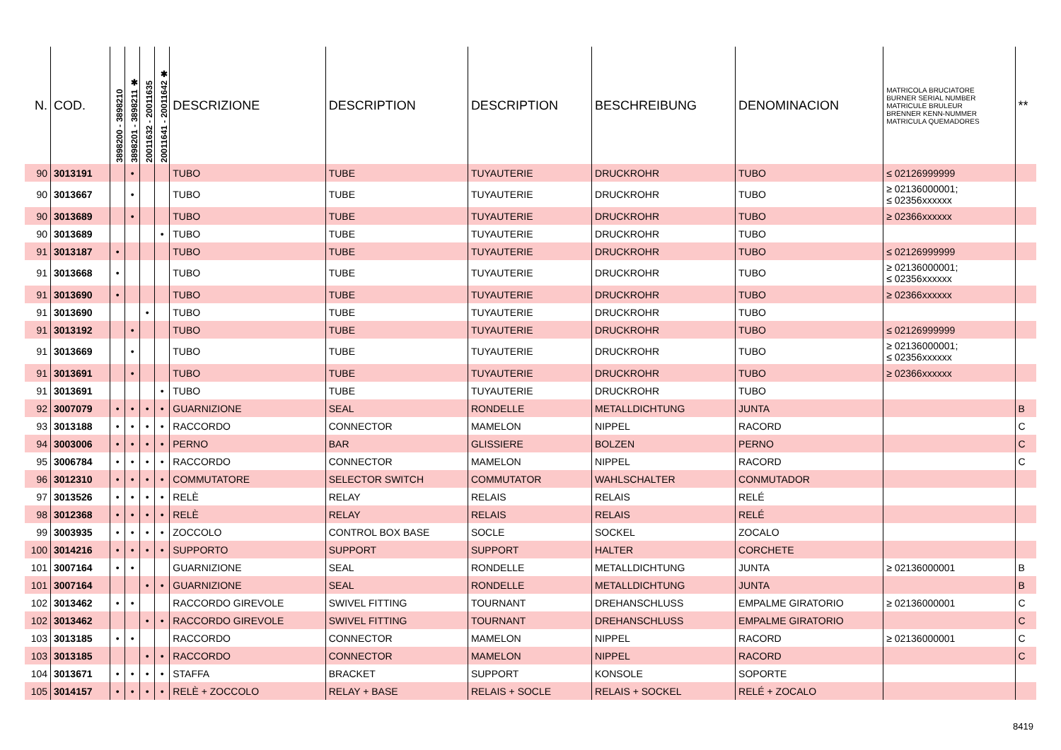| N. | COD. | 3898200 - 3898210 | 3898201 - 3898211 ✱ | 20011632 - 20011635 | 20011641 - 20011642 ✱ | DESCRIZIONE | DESCRIPTION | DESCRIPTION | BESCHREIBUNG | DENOMINACION | MATRICOLA BRUCIATORE BURNER SERIAL NUMBER MATRICULE BRULEUR BRENNER KENN-NUMMER MATRICULA QUEMADORES | ** |
| --- | --- | --- | --- | --- | --- | --- | --- | --- | --- | --- | --- | --- |
| 90 | 3013191 | | • | | | TUBO | TUBE | TUYAUTERIE | DRUCKROHR | TUBO | ≤ 02126999999 | |
| 90 | 3013667 | | • | | | TUBO | TUBE | TUYAUTERIE | DRUCKROHR | TUBO | ≥ 02136000001; ≤ 02356xxxxxx | |
| 90 | 3013689 | | • | | | TUBO | TUBE | TUYAUTERIE | DRUCKROHR | TUBO | ≥ 02366xxxxxx | |
| 90 | 3013689 | | | | • | TUBO | TUBE | TUYAUTERIE | DRUCKROHR | TUBO | | |
| 91 | 3013187 | • | | | | TUBO | TUBE | TUYAUTERIE | DRUCKROHR | TUBO | ≤ 02126999999 | |
| 91 | 3013668 | • | | | | TUBO | TUBE | TUYAUTERIE | DRUCKROHR | TUBO | ≥ 02136000001; ≤ 02356xxxxxx | |
| 91 | 3013690 | • | | | | TUBO | TUBE | TUYAUTERIE | DRUCKROHR | TUBO | ≥ 02366xxxxxx | |
| 91 | 3013690 | | | • | | TUBO | TUBE | TUYAUTERIE | DRUCKROHR | TUBO | | |
| 91 | 3013192 | | • | | | TUBO | TUBE | TUYAUTERIE | DRUCKROHR | TUBO | ≤ 02126999999 | |
| 91 | 3013669 | | • | | | TUBO | TUBE | TUYAUTERIE | DRUCKROHR | TUBO | ≥ 02136000001; ≤ 02356xxxxxx | |
| 91 | 3013691 | | • | | | TUBO | TUBE | TUYAUTERIE | DRUCKROHR | TUBO | ≥ 02366xxxxxx | |
| 91 | 3013691 | | | | • | TUBO | TUBE | TUYAUTERIE | DRUCKROHR | TUBO | | |
| 92 | 3007079 | • | • | • | • | GUARNIZIONE | SEAL | RONDELLE | METALLDICHTUNG | JUNTA | | B |
| 93 | 3013188 | • | • | • | • | RACCORDO | CONNECTOR | MAMELON | NIPPEL | RACORD | | C |
| 94 | 3003006 | • | • | • | • | PERNO | BAR | GLISSIERE | BOLZEN | PERNO | | C |
| 95 | 3006784 | • | • | • | • | RACCORDO | CONNECTOR | MAMELON | NIPPEL | RACORD | | C |
| 96 | 3012310 | • | • | • | • | COMMUTATORE | SELECTOR SWITCH | COMMUTATOR | WAHLSCHALTER | CONMUTADOR | | |
| 97 | 3013526 | • | • | • | • | RELÈ | RELAY | RELAIS | RELAIS | RELÉ | | |
| 98 | 3012368 | • | • | • | • | RELÈ | RELAY | RELAIS | RELAIS | RELÉ | | |
| 99 | 3003935 | • | • | • | • | ZOCCOLO | CONTROL BOX BASE | SOCLE | SOCKEL | ZOCALO | | |
| 100 | 3014216 | • | • | • | • | SUPPORTO | SUPPORT | SUPPORT | HALTER | CORCHETE | | |
| 101 | 3007164 | • | • | | | GUARNIZIONE | SEAL | RONDELLE | METALLDICHTUNG | JUNTA | ≥ 02136000001 | B |
| 101 | 3007164 | | | • | • | GUARNIZIONE | SEAL | RONDELLE | METALLDICHTUNG | JUNTA | | B |
| 102 | 3013462 | • | • | | | RACCORDO GIREVOLE | SWIVEL FITTING | TOURNANT | DREHANSCHLUSS | EMPALME GIRATORIO | ≥ 02136000001 | C |
| 102 | 3013462 | | | • | • | RACCORDO GIREVOLE | SWIVEL FITTING | TOURNANT | DREHANSCHLUSS | EMPALME GIRATORIO | | C |
| 103 | 3013185 | • | • | | | RACCORDO | CONNECTOR | MAMELON | NIPPEL | RACORD | ≥ 02136000001 | C |
| 103 | 3013185 | | | • | • | RACCORDO | CONNECTOR | MAMELON | NIPPEL | RACORD | | C |
| 104 | 3013671 | • | • | • | • | STAFFA | BRACKET | SUPPORT | KONSOLE | SOPORTE | | |
| 105 | 3014157 | • | • | • | • | RELÈ + ZOCCOLO | RELAY + BASE | RELAIS + SOCLE | RELAIS + SOCKEL | RELÉ + ZOCALO | | |
8419